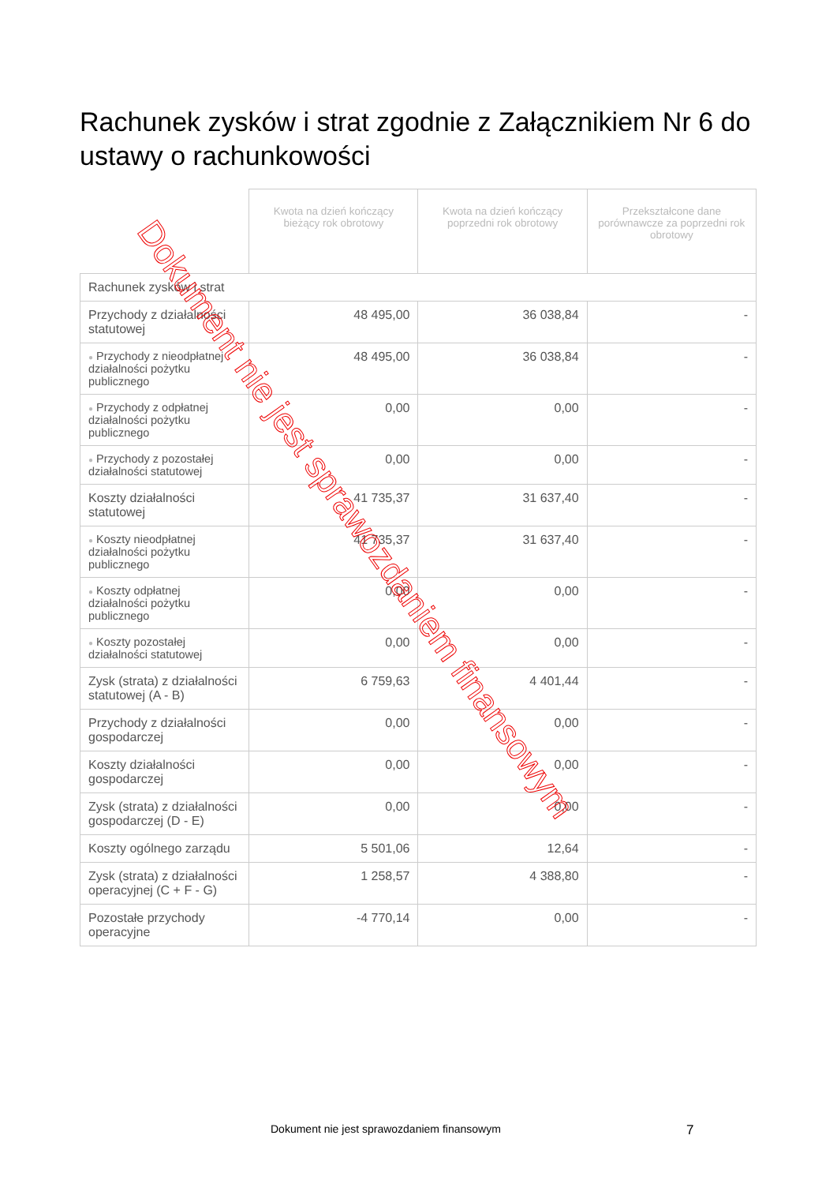Rachunek zysków i strat zgodnie z Załącznikiem Nr 6 do ustawy o rachunkowości
| | Kwota na dzień kończący bieżący rok obrotowy | Kwota na dzień kończący poprzedni rok obrotowy | Przekształcone dane porównawcze za poprzedni rok obrotowy |
| --- | --- | --- | --- |
| Rachunek zysków i strat | | | |
| Przychody z działalności statutowej | 48 495,00 | 36 038,84 | - |
| ● Przychody z nieodpłatnej działalności pożytku publicznego | 48 495,00 | 36 038,84 | - |
| ● Przychody z odpłatnej działalności pożytku publicznego | 0,00 | 0,00 | - |
| ● Przychody z pozostałej działalności statutowej | 0,00 | 0,00 | - |
| Koszty działalności statutowej | 41 735,37 | 31 637,40 | - |
| ● Koszty nieodpłatnej działalności pożytku publicznego | 41 735,37 | 31 637,40 | - |
| ● Koszty odpłatnej działalności pożytku publicznego | 0,00 | 0,00 | - |
| ● Koszty pozostałej działalności statutowej | 0,00 | 0,00 | - |
| Zysk (strata) z działalności statutowej (A - B) | 6 759,63 | 4 401,44 | - |
| Przychody z działalności gospodarczej | 0,00 | 0,00 | - |
| Koszty działalności gospodarczej | 0,00 | 0,00 | - |
| Zysk (strata) z działalności gospodarczej (D - E) | 0,00 | 0,00 | - |
| Koszty ogólnego zarządu | 5 501,06 | 12,64 | - |
| Zysk (strata) z działalności operacyjnej (C + F - G) | 1 258,57 | 4 388,80 | - |
| Pozostałe przychody operacyjne | -4 770,14 | 0,00 | - |
Dokument nie jest sprawozdaniem finansowym
Dokument nie jest sprawozdaniem finansowym
7